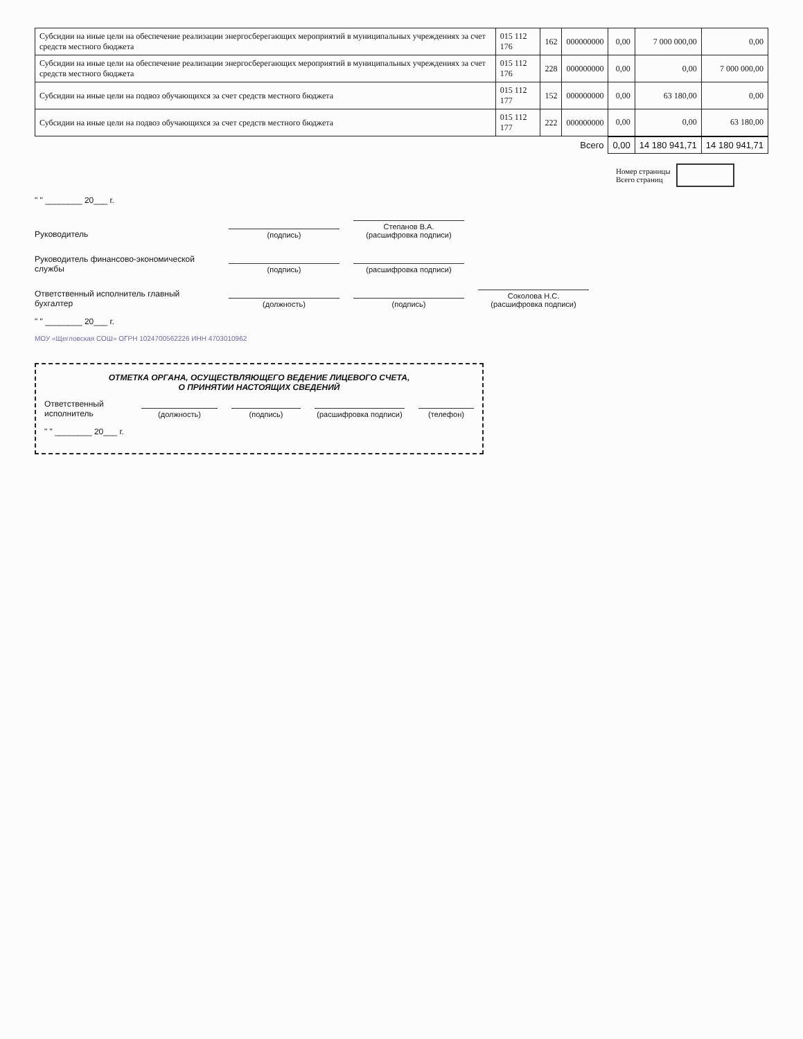| Субсидии на иные цели на обеспечение реализации энергосберегающих мероприятий в муниципальных учреждениях за счет средств местного бюджета | 015 112 176 | 162 | 000000000 | 0,00 | 7 000 000,00 | 0,00 |
| Субсидии на иные цели на обеспечение реализации энергосберегающих мероприятий в муниципальных учреждениях за счет средств местного бюджета | 015 112 176 | 228 | 000000000 | 0,00 | 0,00 | 7 000 000,00 |
| Субсидии на иные цели на подвоз обучающихся за счет средств местного бюджета | 015 112 177 | 152 | 000000000 | 0,00 | 63 180,00 | 0,00 |
| Субсидии на иные цели на подвоз обучающихся за счет средств местного бюджета | 015 112 177 | 222 | 000000000 | 0,00 | 0,00 | 63 180,00 |
| Всего | | | | 0,00 | 14 180 941,71 | 14 180 941,71 |
Номер страницы
Всего страниц
" " ________ 20___ г.
Руководитель
(подпись)
Степанов В.А.
(расшифровка подписи)
Руководитель финансово-экономической службы
(подпись)
(расшифровка подписи)
Ответственный исполнитель главный бухгалтер
(должность)
(подпись)
Соколова Н.С.
(расшифровка подписи)
" " ________ 20___ г.
МОУ «Щегловская СОШ» ОГРН 1024700562226 ИНН 4703010962
ОТМЕТКА ОРГАНА, ОСУЩЕСТВЛЯЮЩЕГО ВЕДЕНИЕ ЛИЦЕВОГО СЧЕТА,
О ПРИНЯТИИ НАСТОЯЩИХ СВЕДЕНИЙ
Ответственный исполнитель
(должность)
(подпись)
(расшифровка подписи)
(телефон)
" " ________ 20___ г.